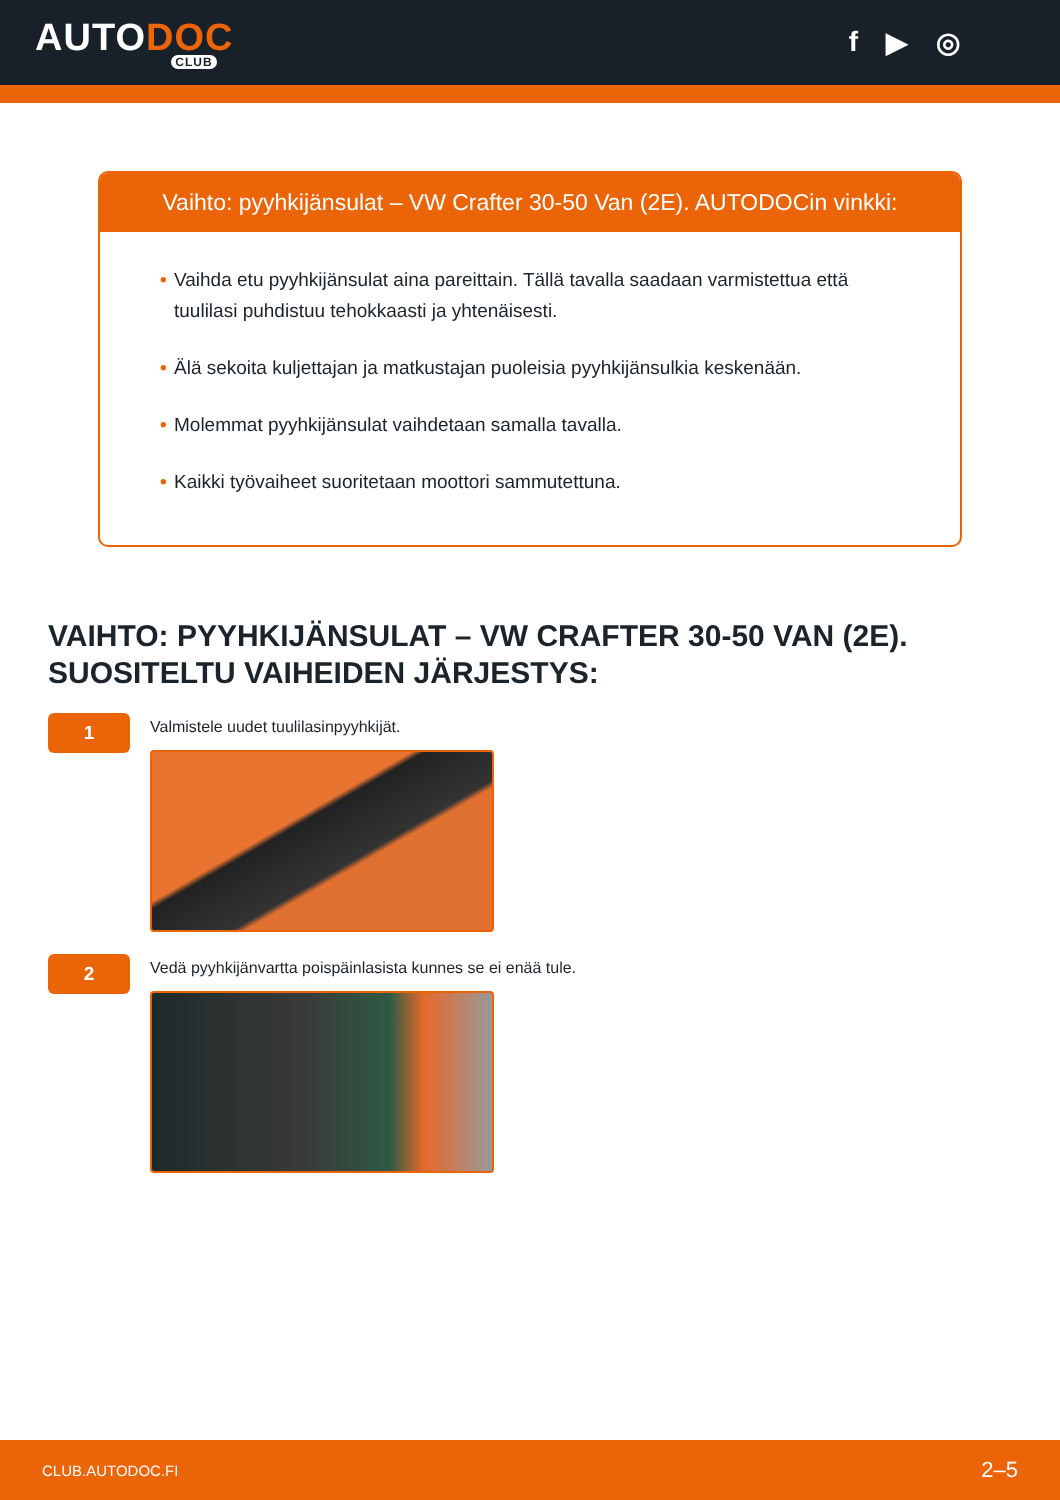AUTODOC
CLUB
f ▶ ◎
Vaihto: pyyhkijänsulat – VW Crafter 30-50 Van (2E). AUTODOCin vinkki:
• Vaihda etu pyyhkijänsulat aina pareittain. Tällä tavalla saadaan varmistettua että tuulilasi puhdistuu tehokkaasti ja yhtenäisesti.
• Älä sekoita kuljettajan ja matkustajan puoleisia pyyhkijänsulkia keskenään.
• Molemmat pyyhkijänsulat vaihdetaan samalla tavalla.
• Kaikki työvaiheet suoritetaan moottori sammutettuna.
VAIHTO: PYYHKIJÄNSULAT – VW CRAFTER 30-50 VAN (2E). SUOSITELTU VAIHEIDEN JÄRJESTYS:
1
Valmistele uudet tuulilasinpyyhkijät.
2
Vedä pyyhkijänvartta poispäinlasista kunnes se ei enää tule.
CLUB.AUTODOC.FI 2–5